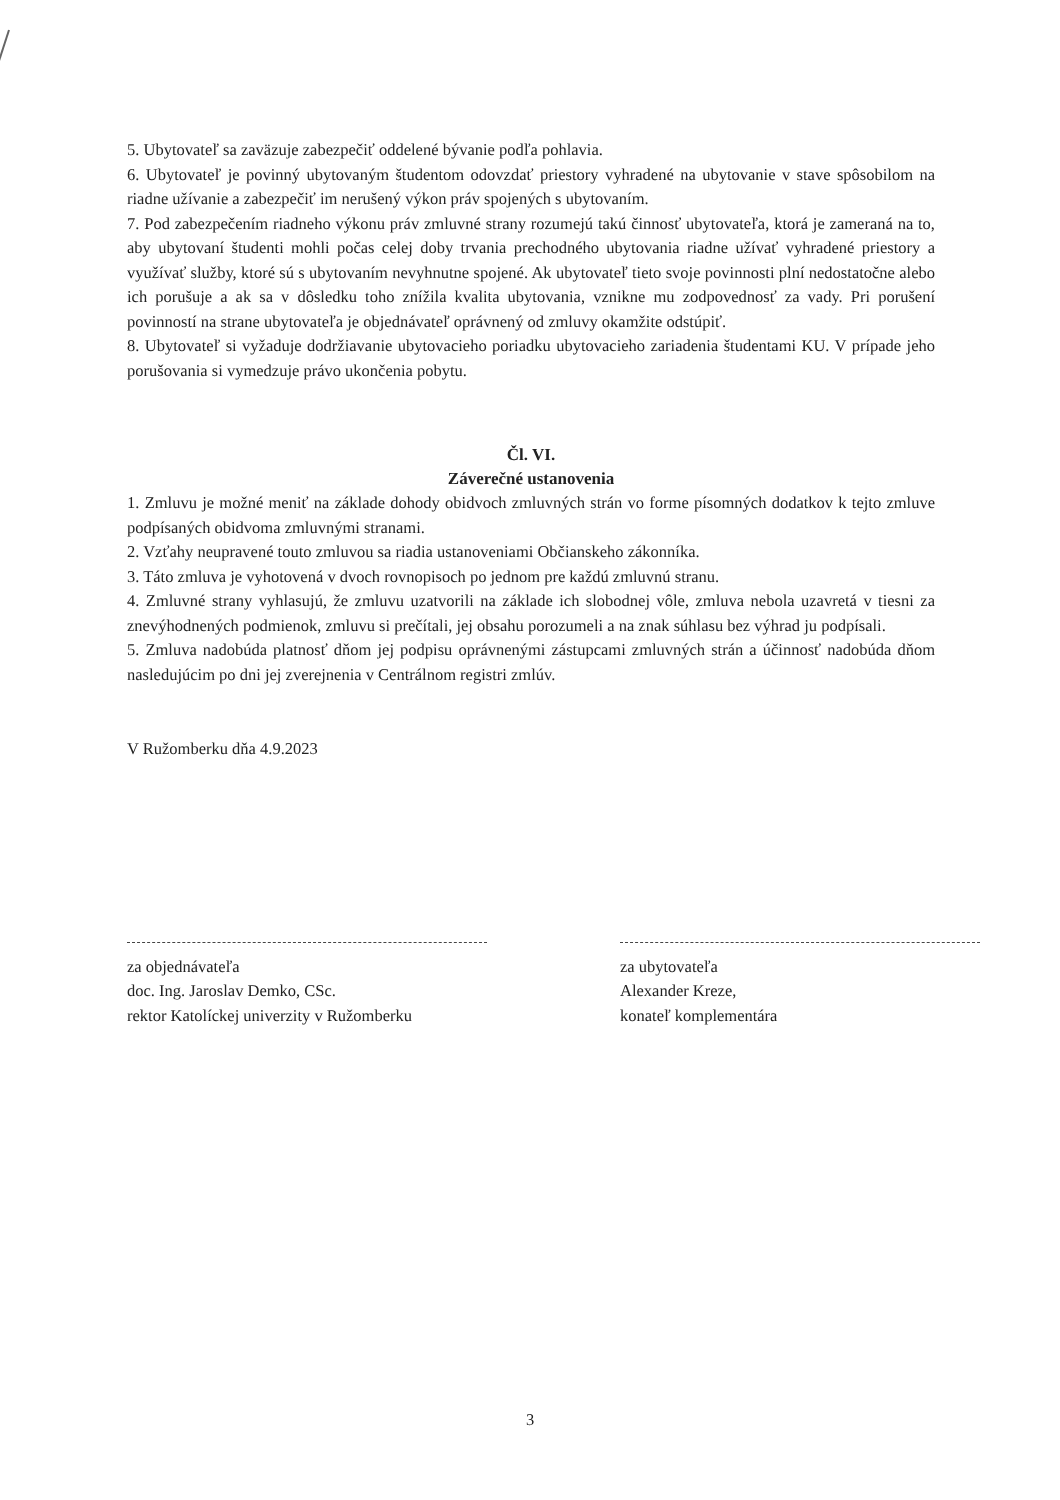5. Ubytovateľ sa zaväzuje zabezpečiť oddelené bývanie podľa pohlavia.
6. Ubytovateľ je povinný ubytovaným študentom odovzdať priestory vyhradené na ubytovanie v stave spôsobilom na riadne užívanie a zabezpečiť im nerušený výkon práv spojených s ubytovaním.
7. Pod zabezpečením riadneho výkonu práv zmluvné strany rozumejú takú činnosť ubytovateľa, ktorá je zameraná na to, aby ubytovaní študenti mohli počas celej doby trvania prechodného ubytovania riadne užívať vyhradené priestory a využívať služby, ktoré sú s ubytovaním nevyhnutne spojené. Ak ubytovateľ tieto svoje povinnosti plní nedostatočne alebo ich porušuje a ak sa v dôsledku toho znížila kvalita ubytovania, vznikne mu zodpovednosť za vady. Pri porušení povinností na strane ubytovateľa je objednávateľ oprávnený od zmluvy okamžite odstúpiť.
8. Ubytovateľ si vyžaduje dodržiavanie ubytovacieho poriadku ubytovacieho zariadenia študentami KU. V prípade jeho porušovania si vymedzuje právo ukončenia pobytu.
Čl. VI.
Záverečné ustanovenia
1. Zmluvu je možné meniť na základe dohody obidvoch zmluvných strán vo forme písomných dodatkov k tejto zmluve podpísaných obidvoma zmluvnými stranami.
2. Vzťahy neupravené touto zmluvou sa riadia ustanoveniami Občianskeho zákonníka.
3. Táto zmluva je vyhotovená v dvoch rovnopisoch po jednom pre každú zmluvnú stranu.
4. Zmluvné strany vyhlasujú, že zmluvu uzatvorili na základe ich slobodnej vôle, zmluva nebola uzavretá v tiesni za znevýhodnených podmienok, zmluvu si prečítali, jej obsahu porozumeli a na znak súhlasu bez výhrad ju podpísali.
5. Zmluva nadobúda platnosť dňom jej podpisu oprávnenými zástupcami zmluvných strán a účinnosť nadobúda dňom nasledujúcim po dni jej zverejnenia v Centrálnom registri zmlúv.
V Ružomberku dňa 4.9.2023
za objednávateľa
doc. Ing. Jaroslav Demko, CSc.
rektor Katolíckej univerzity v Ružomberku
za ubytovateľa
Alexander Kreze,
konateľ komplementára
3